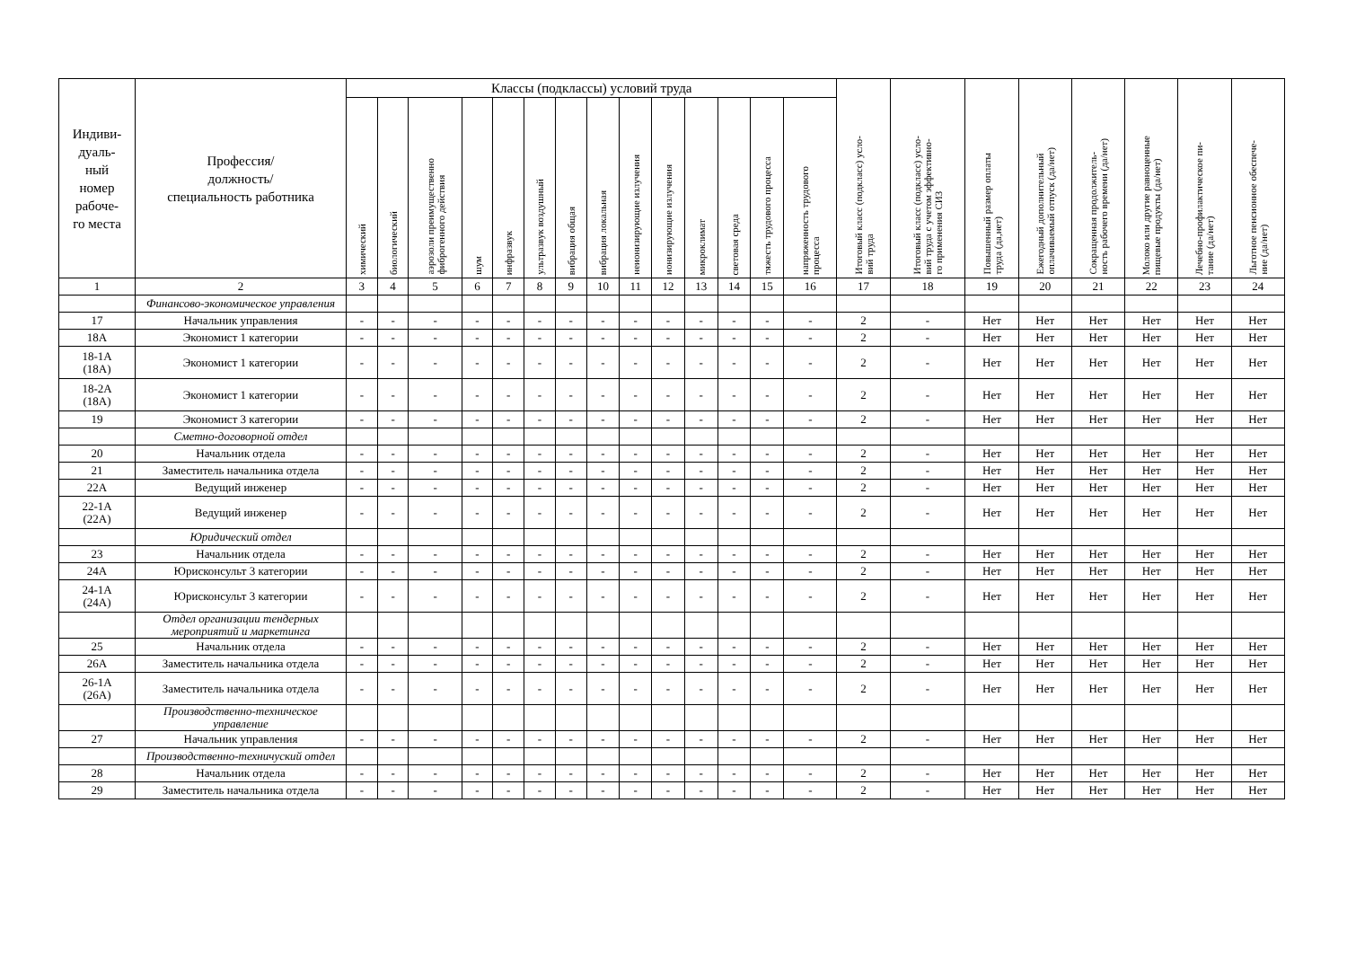| Индиви- дуаль- ный номер рабоче- го места | Профессия/ должность/ специальность работника | Классы (подклассы) условий труда | | | | | | | | | | | | | | Итоговый класс (подкласс) усло- вий труда | Итоговый класс (подкласс) усло- вий труда с учетом эффективно- го применения СИЗ | Повышенный размер оплаты труда (да,нет) | Ежегодный дополнительный оплачиваемый отпуск (да/нет) | Сокращенная продолжитель- ность рабочего времени (да/нет) | Молоко или другие равноценные пищевые продукты (да/нет) | Лечебно-профилактическое пи- тание (да/нет) | Льготное пенсионное обеспече- ние (да/нет) |
| --- | --- | --- | --- | --- | --- | --- | --- | --- | --- | --- | --- | --- | --- | --- | --- | --- | --- | --- | --- | --- | --- | --- | --- |
| | | химический | биологический | аэрозоли преимущественно фиброгенного действия | шум | инфразвук | ультразвук воздушный | вибрация общая | вибрация локальная | неионизирующие излучения | ионизирующие излучения | микроклимат | световая среда | тяжесть трудового процесса | напряженность трудового процесса | | | | | | | | |
| 1 | 2 | 3 | 4 | 5 | 6 | 7 | 8 | 9 | 10 | 11 | 12 | 13 | 14 | 15 | 16 | 17 | 18 | 19 | 20 | 21 | 22 | 23 | 24 |
| | Финансово-экономическое управления | | | | | | | | | | | | | | | | | | | | | | |
| 17 | Начальник управления | - | - | - | - | - | - | - | - | - | - | - | - | - | - | 2 | - | Нет | Нет | Нет | Нет | Нет | Нет |
| 18А | Экономист 1 категории | - | - | - | - | - | - | - | - | - | - | - | - | - | - | 2 | - | Нет | Нет | Нет | Нет | Нет | Нет |
| 18-1А (18А) | Экономист 1 категории | - | - | - | - | - | - | - | - | - | - | - | - | - | - | 2 | - | Нет | Нет | Нет | Нет | Нет | Нет |
| 18-2А (18А) | Экономист 1 категории | - | - | - | - | - | - | - | - | - | - | - | - | - | - | 2 | - | Нет | Нет | Нет | Нет | Нет | Нет |
| 19 | Экономист 3 категории | - | - | - | - | - | - | - | - | - | - | - | - | - | - | 2 | - | Нет | Нет | Нет | Нет | Нет | Нет |
| | Сметно-договорной отдел | | | | | | | | | | | | | | | | | | | | | | |
| 20 | Начальник отдела | - | - | - | - | - | - | - | - | - | - | - | - | - | - | 2 | - | Нет | Нет | Нет | Нет | Нет | Нет |
| 21 | Заместитель начальника отдела | - | - | - | - | - | - | - | - | - | - | - | - | - | - | 2 | - | Нет | Нет | Нет | Нет | Нет | Нет |
| 22А | Ведущий инженер | - | - | - | - | - | - | - | - | - | - | - | - | - | - | 2 | - | Нет | Нет | Нет | Нет | Нет | Нет |
| 22-1А (22А) | Ведущий инженер | - | - | - | - | - | - | - | - | - | - | - | - | - | - | 2 | - | Нет | Нет | Нет | Нет | Нет | Нет |
| | Юридический отдел | | | | | | | | | | | | | | | | | | | | | | |
| 23 | Начальник отдела | - | - | - | - | - | - | - | - | - | - | - | - | - | - | 2 | - | Нет | Нет | Нет | Нет | Нет | Нет |
| 24А | Юрисконсульт 3 категории | - | - | - | - | - | - | - | - | - | - | - | - | - | - | 2 | - | Нет | Нет | Нет | Нет | Нет | Нет |
| 24-1А (24А) | Юрисконсульт 3 категории | - | - | - | - | - | - | - | - | - | - | - | - | - | - | 2 | - | Нет | Нет | Нет | Нет | Нет | Нет |
| | Отдел организации тендерных мероприятий и маркетинга | | | | | | | | | | | | | | | | | | | | | | |
| 25 | Начальник отдела | - | - | - | - | - | - | - | - | - | - | - | - | - | - | 2 | - | Нет | Нет | Нет | Нет | Нет | Нет |
| 26А | Заместитель начальника отдела | - | - | - | - | - | - | - | - | - | - | - | - | - | - | 2 | - | Нет | Нет | Нет | Нет | Нет | Нет |
| 26-1А (26А) | Заместитель начальника отдела | - | - | - | - | - | - | - | - | - | - | - | - | - | - | 2 | - | Нет | Нет | Нет | Нет | Нет | Нет |
| | Производственно-техническое управление | | | | | | | | | | | | | | | | | | | | | | |
| 27 | Начальник управления | - | - | - | - | - | - | - | - | - | - | - | - | - | - | 2 | - | Нет | Нет | Нет | Нет | Нет | Нет |
| | Производственно-техничуский отдел | | | | | | | | | | | | | | | | | | | | | | |
| 28 | Начальник отдела | - | - | - | - | - | - | - | - | - | - | - | - | - | - | 2 | - | Нет | Нет | Нет | Нет | Нет | Нет |
| 29 | Заместитель начальника отдела | - | - | - | - | - | - | - | - | - | - | - | - | - | - | 2 | - | Нет | Нет | Нет | Нет | Нет | Нет |